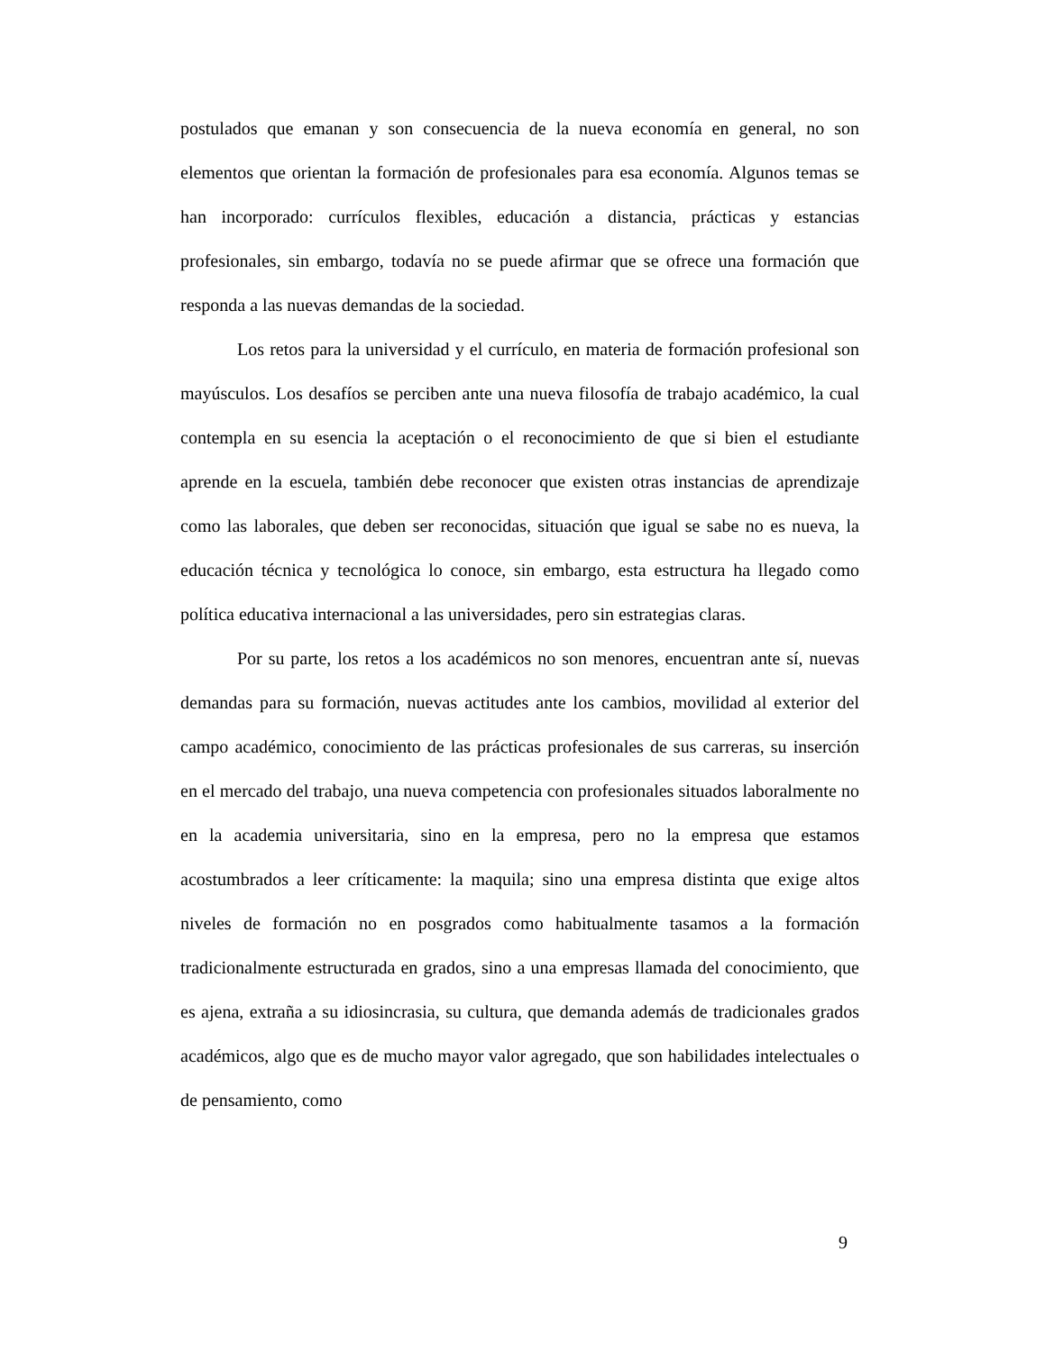postulados que emanan y son consecuencia de la nueva economía en general, no son elementos que orientan la formación de profesionales para esa economía. Algunos temas se han incorporado: currículos flexibles, educación a distancia, prácticas y estancias profesionales, sin embargo, todavía no se puede afirmar que se ofrece una formación que responda a las nuevas demandas de la sociedad.
Los retos para la universidad y el currículo, en materia de formación profesional son mayúsculos. Los desafíos se perciben ante una nueva filosofía de trabajo académico, la cual contempla en su esencia la aceptación o el reconocimiento de que si bien el estudiante aprende en la escuela, también debe reconocer que existen otras instancias de aprendizaje como las laborales, que deben ser reconocidas, situación que igual se sabe no es nueva, la educación técnica y tecnológica lo conoce, sin embargo, esta estructura ha llegado como política educativa internacional a las universidades, pero sin estrategias claras.
Por su parte, los retos a los académicos no son menores, encuentran ante sí, nuevas demandas para su formación, nuevas actitudes ante los cambios, movilidad al exterior del campo académico, conocimiento de las prácticas profesionales de sus carreras, su inserción en el mercado del trabajo, una nueva competencia con profesionales situados laboralmente no en la academia universitaria, sino en la empresa, pero no la empresa que estamos acostumbrados a leer críticamente: la maquila; sino una empresa distinta que exige altos niveles de formación no en posgrados como habitualmente tasamos a la formación tradicionalmente estructurada en grados, sino a una empresas llamada del conocimiento, que es ajena, extraña a su idiosincrasia, su cultura, que demanda además de tradicionales grados académicos, algo que es de mucho mayor valor agregado, que son habilidades intelectuales o de pensamiento, como
9